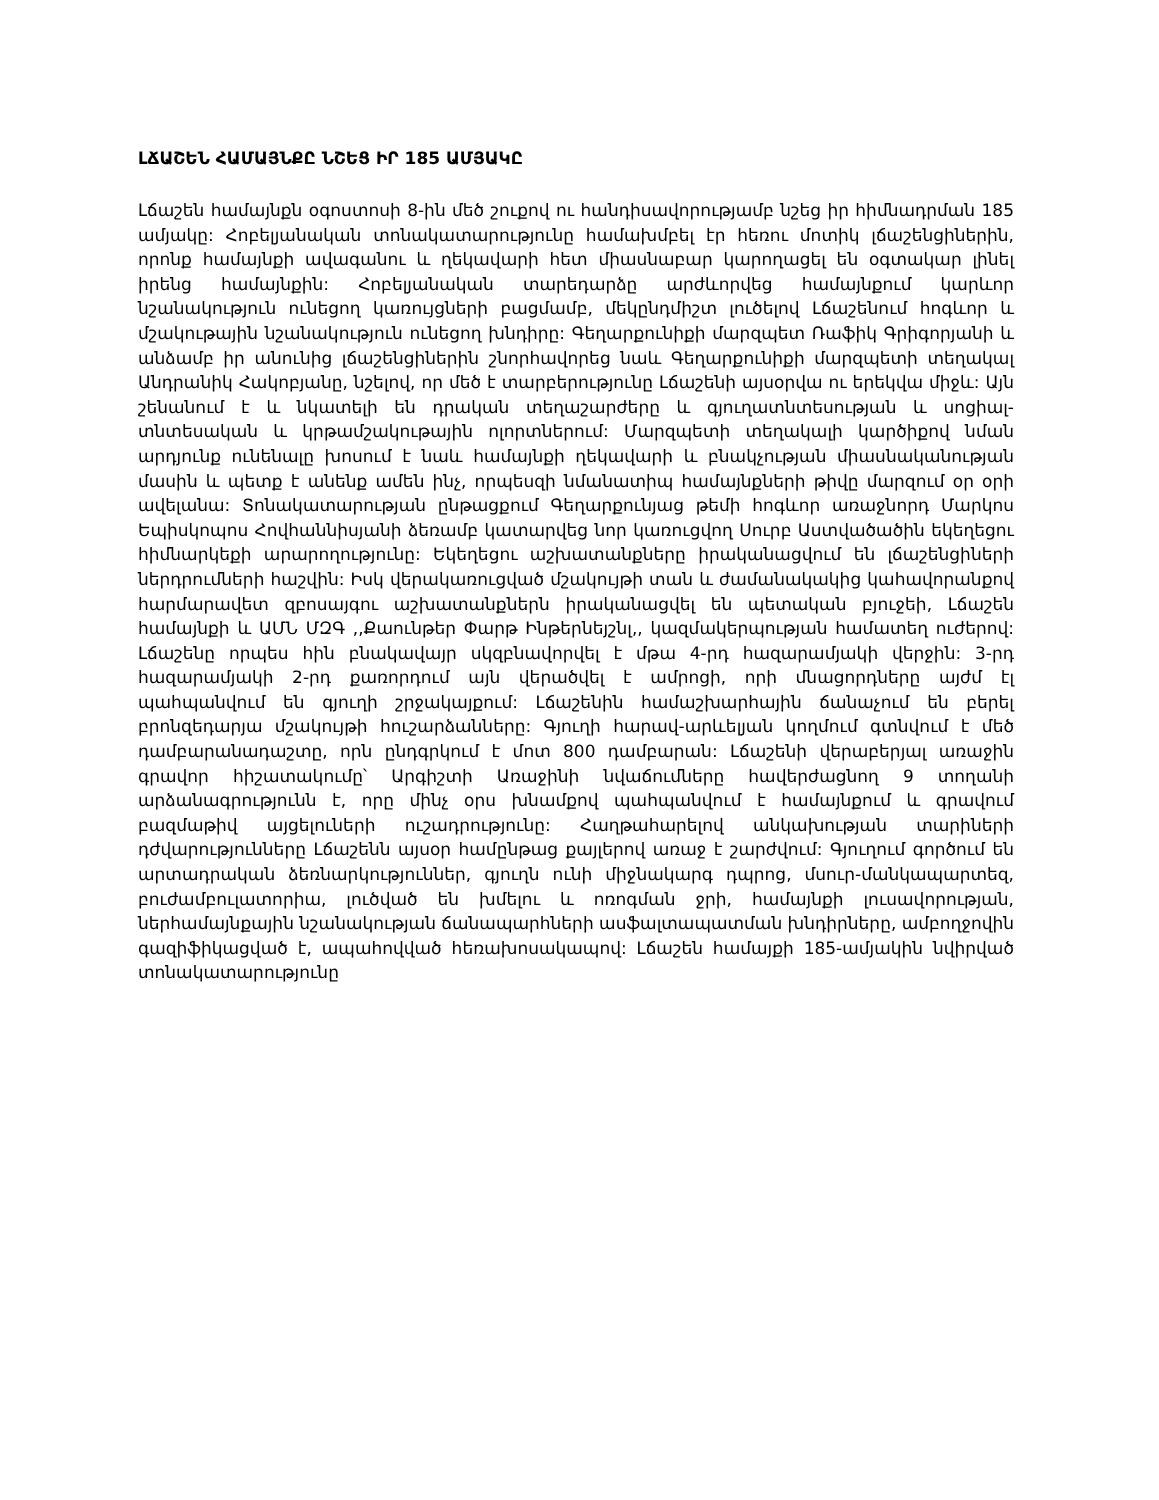ԼՃԱՇԵՆ ՀԱՄԱՅՆՔԸ ՆՇԵՑ ԻՐ 185 ԱՄՅԱԿԸ
Լճաշեն համայնքն օգոստոսի 8-ին մեծ շուքով ու հանդիսավորությամբ նշեց իր հիմնադրման 185 ամյակը: Հոբելյանական տոնակատարությունը համախմբել էր հեռու մոտիկ լճաշենցիներին, որոնք համայնքի ավագանու և ղեկավարի հետ միասնաբար կարողացել են օգտակար լինել իրենց համայնքին: Հոբելյանական տարեդարձը արժևորվեց համայնքում կարևոր նշանակություն ունեցող կառույցների բացմամբ, մեկընդմիշտ լուծելով Լճաշենում հոգևոր և մշակութային նշանակություն ունեցող խնդիրը: Գեղարքունիքի մարզպետ Ռաֆիկ Գրիգորյանի և անձամբ իր անունից լճաշենցիներին շնորհավորեց նաև Գեղարքունիքի մարզպետի տեղակալ Անդրանիկ Հակոբյանը, նշելով, որ մեծ է տարբերությունը Լճաշենի այսօրվա ու երեկվա միջև: Այն շենանում է և նկատելի են դրական տեղաշարժերը և գյուղատնտեսության և սոցիալ-տնտեսական և կրթամշակութային ոլորտներում: Մարզպետի տեղակալի կարծիքով նման արդյունք ունենալը խոսում է նաև համայնքի ղեկավարի և բնակչության միասնականության մասին և պետք է անենք ամեն ինչ, որպեսզի նմանատիպ համայնքների թիվը մարզում օր օրի ավելանա: Տոնակատարության ընթացքում Գեղարքունյաց թեմի հոգևոր առաջնորդ Մարկոս Եպիսկոպոս Հովհաննիսյանի ձեռամբ կատարվեց նոր կառուցվող Սուրբ Աստվածածին եկեղեցու հիմնարկեքի արարողությունը: Եկեղեցու աշխատանքները իրականացվում են լճաշենցիների ներդրումների հաշվին: Իսկ վերակառուցված մշակույթի տան և ժամանակակից կահավորանքով հարմարավետ զբոսայգու աշխատանքներն իրականացվել են պետական բյուջեի, Լճաշեն համայնքի և ԱՄՆ ՄԶԳ ,,Քաունթեր Փարթ Ինթերնեյշնլ,, կազմակերպության համատեղ ուժերով: Լճաշենը որպես հին բնակավայր սկզբնավորվել է մթա 4-րդ հազարամյակի վերջին: 3-րդ հազարամյակի 2-րդ քառորդում այն վերածվել է ամրոցի, որի մնացորդները այժմ էլ պահպանվում են գյուղի շրջակայքում: Լճաշենին համաշխարհային ճանաչում են բերել բրոնզեդարյա մշակույթի հուշարձանները: Գյուղի հարավ-արևելյան կողմում գտնվում է մեծ դամբարանադաշտը, որն ընդգրկում է մոտ 800 դամբարան: Լճաշենի վերաբերյալ առաջին գրավոր հիշատակումը՝ Արգիշտի Առաջինի նվաճումները հավերժացնող 9 տողանի արձանագրությունն է, որը մինչ օրս խնամքով պահպանվում է համայնքում և գրավում բազմաթիվ այցելուների ուշադրությունը: Հաղթահարելով անկախության տարիների դժվարությունները Լճաշենն այսօր համընթաց քայլերով առաջ է շարժվում: Գյուղում գործում են արտադրական ձեռնարկություններ, գյուղն ունի միջնակարգ դպրոց, մսուր-մանկապարտեզ, բուժամբուլատորիա, լուծված են խմելու և ոռոգման ջրի, համայնքի լուսավորության, ներհամայնքային նշանակության ճանապարհների ասֆալտապատման խնդիրները, ամբողջովին գազիֆիկացված է, ապահովված հեռախոսակապով: Լճաշեն համայքի 185-ամյակին նվիրված տոնակատարությունը